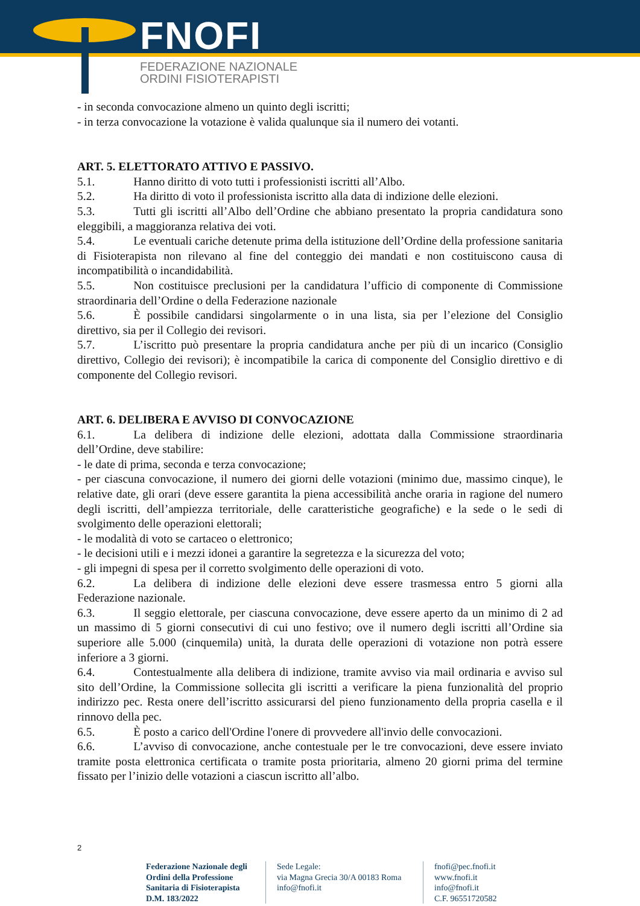FNOFI
FEDERAZIONE NAZIONALE
ORDINI FISIOTERAPISTI
- in seconda convocazione almeno un quinto degli iscritti;
- in terza convocazione la votazione è valida qualunque sia il numero dei votanti.
ART. 5. ELETTORATO ATTIVO E PASSIVO.
5.1. Hanno diritto di voto tutti i professionisti iscritti all’Albo.
5.2. Ha diritto di voto il professionista iscritto alla data di indizione delle elezioni.
5.3. Tutti gli iscritti all’Albo dell’Ordine che abbiano presentato la propria candidatura sono eleggibili, a maggioranza relativa dei voti.
5.4. Le eventuali cariche detenute prima della istituzione dell’Ordine della professione sanitaria di Fisioterapista non rilevano al fine del conteggio dei mandati e non costituiscono causa di incompatibilità o incandidabilità.
5.5. Non costituisce preclusioni per la candidatura l’ufficio di componente di Commissione straordinaria dell’Ordine o della Federazione nazionale
5.6. È possibile candidarsi singolarmente o in una lista, sia per l’elezione del Consiglio direttivo, sia per il Collegio dei revisori.
5.7. L’iscritto può presentare la propria candidatura anche per più di un incarico (Consiglio direttivo, Collegio dei revisori); è incompatibile la carica di componente del Consiglio direttivo e di componente del Collegio revisori.
ART. 6. DELIBERA E AVVISO DI CONVOCAZIONE
6.1. La delibera di indizione delle elezioni, adottata dalla Commissione straordinaria dell’Ordine, deve stabilire:
- le date di prima, seconda e terza convocazione;
- per ciascuna convocazione, il numero dei giorni delle votazioni (minimo due, massimo cinque), le relative date, gli orari (deve essere garantita la piena accessibilità anche oraria in ragione del numero degli iscritti, dell’ampiezza territoriale, delle caratteristiche geografiche) e la sede o le sedi di svolgimento delle operazioni elettorali;
- le modalità di voto se cartaceo o elettronico;
- le decisioni utili e i mezzi idonei a garantire la segretezza e la sicurezza del voto;
- gli impegni di spesa per il corretto svolgimento delle operazioni di voto.
6.2. La delibera di indizione delle elezioni deve essere trasmessa entro 5 giorni alla Federazione nazionale.
6.3. Il seggio elettorale, per ciascuna convocazione, deve essere aperto da un minimo di 2 ad un massimo di 5 giorni consecutivi di cui uno festivo; ove il numero degli iscritti all’Ordine sia superiore alle 5.000 (cinquemila) unità, la durata delle operazioni di votazione non potrà essere inferiore a 3 giorni.
6.4. Contestualmente alla delibera di indizione, tramite avviso via mail ordinaria e avviso sul sito dell’Ordine, la Commissione sollecita gli iscritti a verificare la piena funzionalità del proprio indirizzo pec. Resta onere dell’iscritto assicurarsi del pieno funzionamento della propria casella e il rinnovo della pec.
6.5. È posto a carico dell'Ordine l'onere di provvedere all'invio delle convocazioni.
6.6. L’avviso di convocazione, anche contestuale per le tre convocazioni, deve essere inviato tramite posta elettronica certificata o tramite posta prioritaria, almeno 20 giorni prima del termine fissato per l’inizio delle votazioni a ciascun iscritto all’albo.
2
Federazione Nazionale degli Ordini della Professione Sanitaria di Fisioterapista D.M. 183/2022
Sede Legale:
via Magna Grecia 30/A 00183 Roma
info@fnofi.it
fnofi@pec.fnofi.it
www.fnofi.it
info@fnofi.it
C.F. 96551720582